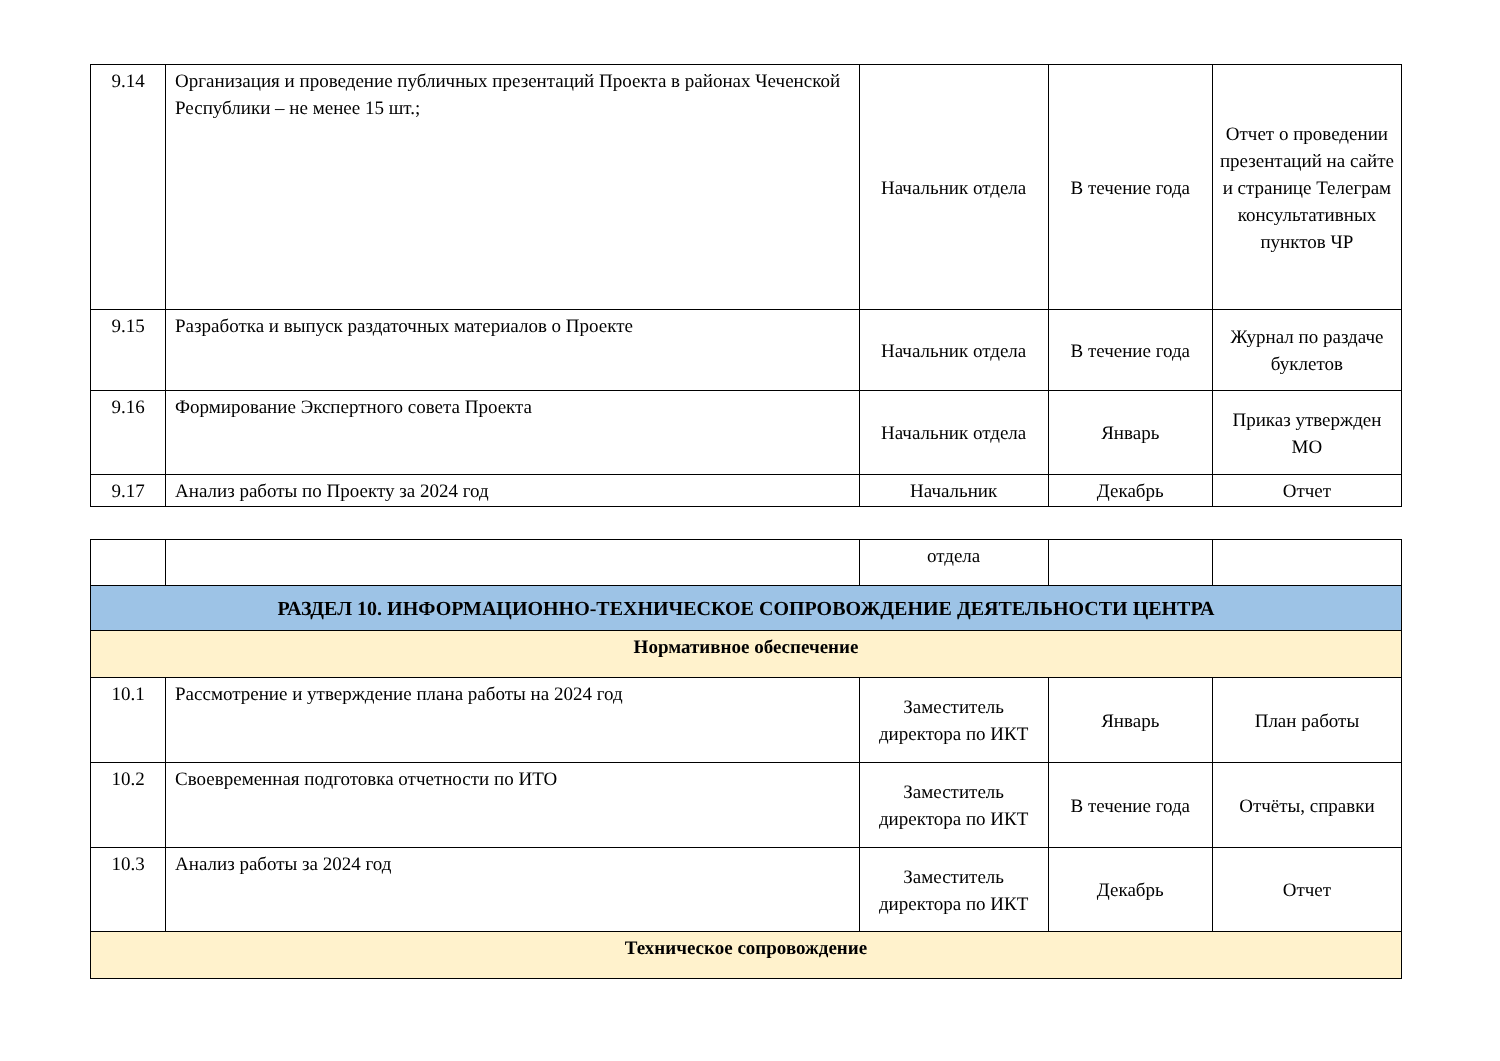| 9.14 | Организация и проведение публичных презентаций Проекта в районах Чеченской Республики – не менее 15 шт.; | Начальник отдела | В течение года | Отчет о проведении презентаций на сайте и странице Телеграм консультативных пунктов ЧР |
| 9.15 | Разработка и выпуск раздаточных материалов о Проекте | Начальник отдела | В течение года | Журнал по раздаче буклетов |
| 9.16 | Формирование Экспертного совета Проекта | Начальник отдела | Январь | Приказ утвержден МО |
| 9.17 | Анализ работы по Проекту за 2024 год | Начальник | Декабрь | Отчет |
| | | отдела | | |
| РАЗДЕЛ 10. ИНФОРМАЦИОННО-ТЕХНИЧЕСКОЕ СОПРОВОЖДЕНИЕ ДЕЯТЕЛЬНОСТИ ЦЕНТРА | | | | |
| Нормативное обеспечение | | | | |
| 10.1 | Рассмотрение и утверждение плана работы на 2024 год | Заместитель директора по ИКТ | Январь | План работы |
| 10.2 | Своевременная подготовка отчетности по ИТО | Заместитель директора по ИКТ | В течение года | Отчёты, справки |
| 10.3 | Анализ работы за 2024 год | Заместитель директора по ИКТ | Декабрь | Отчет |
| Техническое сопровождение | | | | |